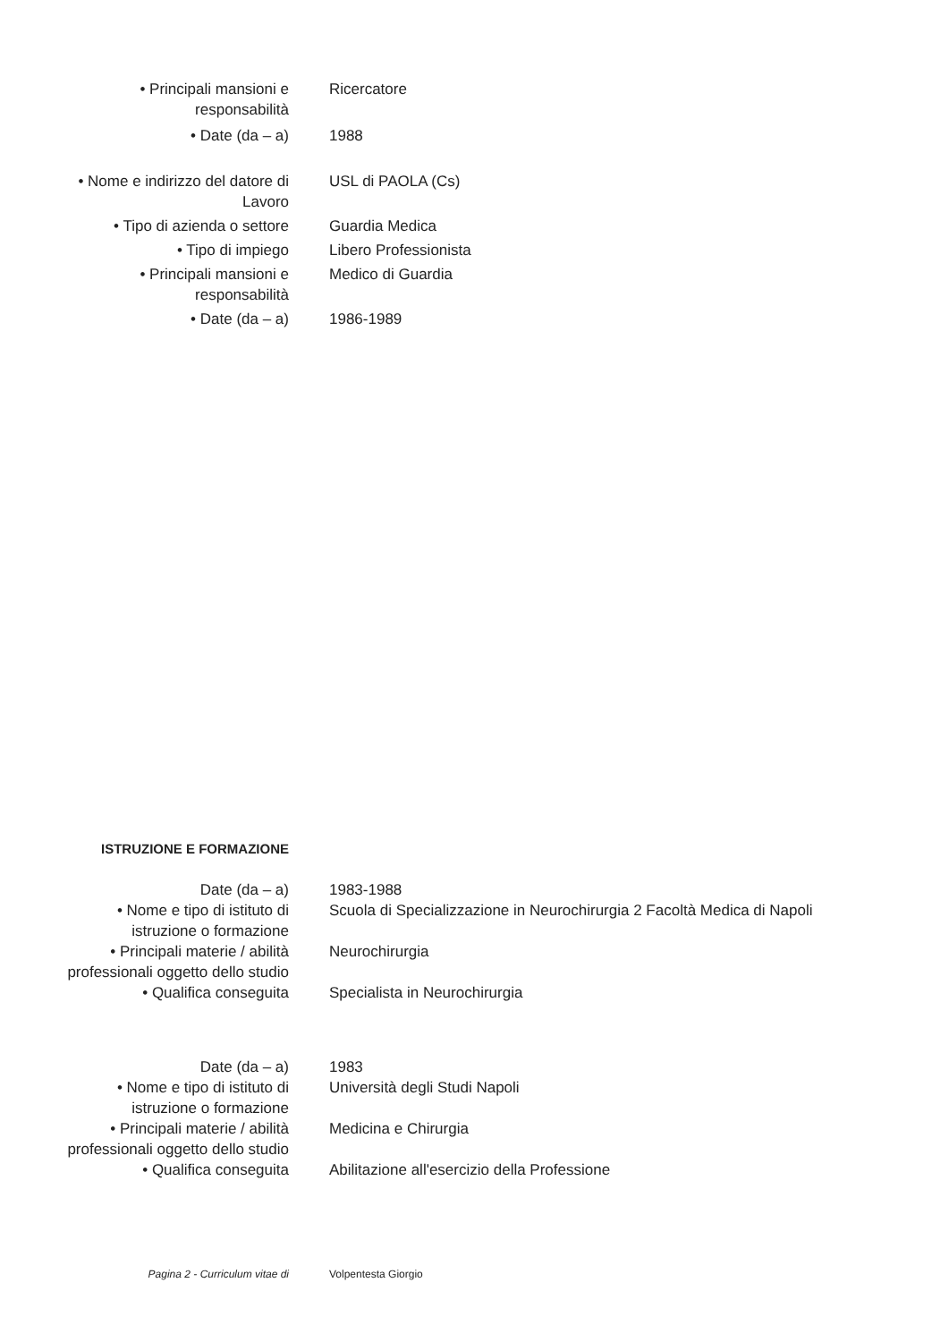• Principali mansioni e
responsabilità
Ricercatore
• Date (da – a) 1988
• Nome e indirizzo del datore di
Lavoro
USL di PAOLA (Cs)
• Tipo di azienda o settore Guardia Medica
• Tipo di impiego Libero Professionista
• Principali mansioni e
responsabilità
Medico di Guardia
• Date (da – a) 1986-1989
ISTRUZIONE E FORMAZIONE
Date (da – a) 1983-1988
• Nome e tipo di istituto di
istruzione o formazione
Scuola di Specializzazione in Neurochirurgia 2 Facoltà Medica di Napoli
• Principali materie / abilità
professionali oggetto dello studio
Neurochirurgia
• Qualifica conseguita Specialista in Neurochirurgia
Date (da – a) 1983
• Nome e tipo di istituto di
istruzione o formazione
Università degli Studi Napoli
• Principali materie / abilità
professionali oggetto dello studio
Medicina e Chirurgia
• Qualifica conseguita Abilitazione all'esercizio della Professione
Pagina 2 - Curriculum vitae di Volpentesta Giorgio